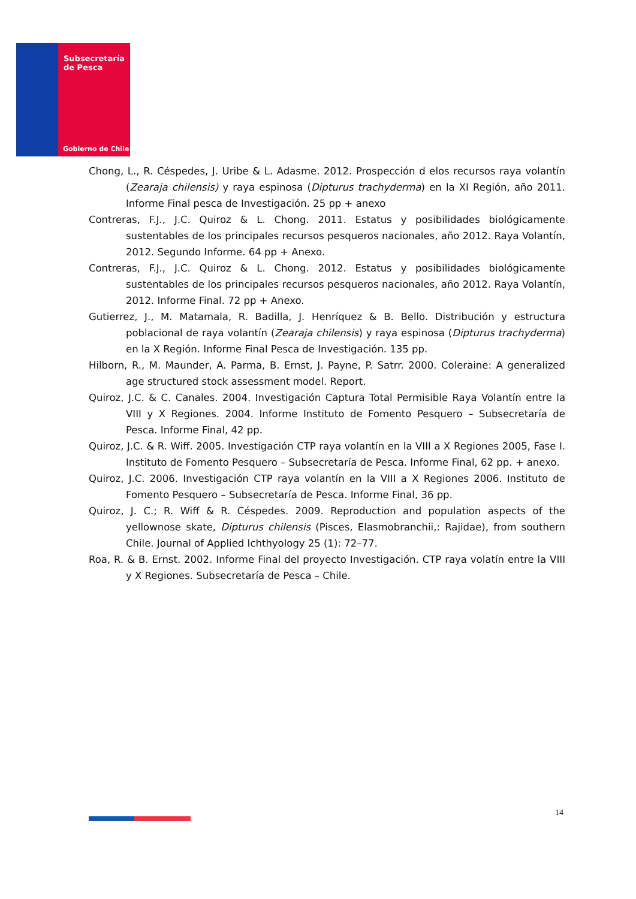Subsecretaría
de Pesca
Gobierno de Chile
Chong, L., R. Céspedes, J. Uribe & L. Adasme. 2012. Prospección d elos recursos raya volantín (Zearaja chilensis) y raya espinosa (Dipturus trachyderma) en la XI Región, año 2011. Informe Final pesca de Investigación. 25 pp + anexo
Contreras, F.J., J.C. Quiroz & L. Chong. 2011. Estatus y posibilidades biológicamente sustentables de los principales recursos pesqueros nacionales, año 2012. Raya Volantín, 2012. Segundo Informe. 64 pp + Anexo.
Contreras, F.J., J.C. Quiroz & L. Chong. 2012. Estatus y posibilidades biológicamente sustentables de los principales recursos pesqueros nacionales, año 2012. Raya Volantín, 2012. Informe Final. 72 pp + Anexo.
Gutierrez, J., M. Matamala, R. Badilla, J. Henríquez & B. Bello. Distribución y estructura poblacional de raya volantín (Zearaja chilensis) y raya espinosa (Dipturus trachyderma) en la X Región. Informe Final Pesca de Investigación. 135 pp.
Hilborn, R., M. Maunder, A. Parma, B. Ernst, J. Payne, P. Satrr. 2000. Coleraine: A generalized age structured stock assessment model. Report.
Quiroz, J.C. & C. Canales. 2004. Investigación Captura Total Permisible Raya Volantín entre la VIII y X Regiones. 2004. Informe Instituto de Fomento Pesquero – Subsecretaría de Pesca. Informe Final, 42 pp.
Quiroz, J.C. & R. Wiff. 2005. Investigación CTP raya volantín en la VIII a X Regiones 2005, Fase I. Instituto de Fomento Pesquero – Subsecretaría de Pesca. Informe Final, 62 pp. + anexo.
Quiroz, J.C. 2006. Investigación CTP raya volantín en la VIII a X Regiones 2006. Instituto de Fomento Pesquero – Subsecretaría de Pesca. Informe Final, 36 pp.
Quiroz, J. C.; R. Wiff & R. Céspedes. 2009. Reproduction and population aspects of the yellownose skate, Dipturus chilensis (Pisces, Elasmobranchii,: Rajidae), from southern Chile. Journal of Applied Ichthyology 25 (1): 72–77.
Roa, R. & B. Ernst. 2002. Informe Final del proyecto Investigación. CTP raya volatín entre la VIII y X Regiones. Subsecretaría de Pesca – Chile.
14